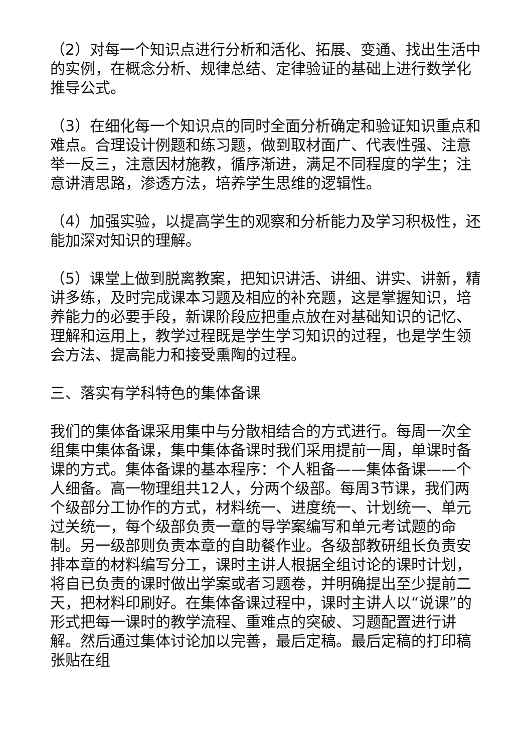（2）对每一个知识点进行分析和活化、拓展、变通、找出生活中的实例，在概念分析、规律总结、定律验证的基础上进行数学化推导公式。
（3）在细化每一个知识点的同时全面分析确定和验证知识重点和难点。合理设计例题和练习题，做到取材面广、代表性强、注意举一反三，注意因材施教，循序渐进，满足不同程度的学生；注意讲清思路，渗透方法，培养学生思维的逻辑性。
（4）加强实验，以提高学生的观察和分析能力及学习积极性，还能加深对知识的理解。
（5）课堂上做到脱离教案，把知识讲活、讲细、讲实、讲新，精讲多练，及时完成课本习题及相应的补充题，这是掌握知识，培养能力的必要手段，新课阶段应把重点放在对基础知识的记忆、理解和运用上，教学过程既是学生学习知识的过程，也是学生领会方法、提高能力和接受熏陶的过程。
三、落实有学科特色的集体备课
我们的集体备课采用集中与分散相结合的方式进行。每周一次全组集中集体备课，集中集体备课时我们采用提前一周，单课时备课的方式。集体备课的基本程序：个人粗备——集体备课——个人细备。高一物理组共12人，分两个级部。每周3节课，我们两个级部分工协作的方式，材料统一、进度统一、计划统一、单元过关统一，每个级部负责一章的导学案编写和单元考试题的命制。另一级部则负责本章的自助餐作业。各级部教研组长负责安排本章的材料编写分工，课时主讲人根据全组讨论的课时计划，将自已负责的课时做出学案或者习题卷，并明确提出至少提前二天，把材料印刷好。在集体备课过程中，课时主讲人以“说课”的形式把每一课时的教学流程、重难点的突破、习题配置进行讲解。然后通过集体讨论加以完善，最后定稿。最后定稿的打印稿张贴在组